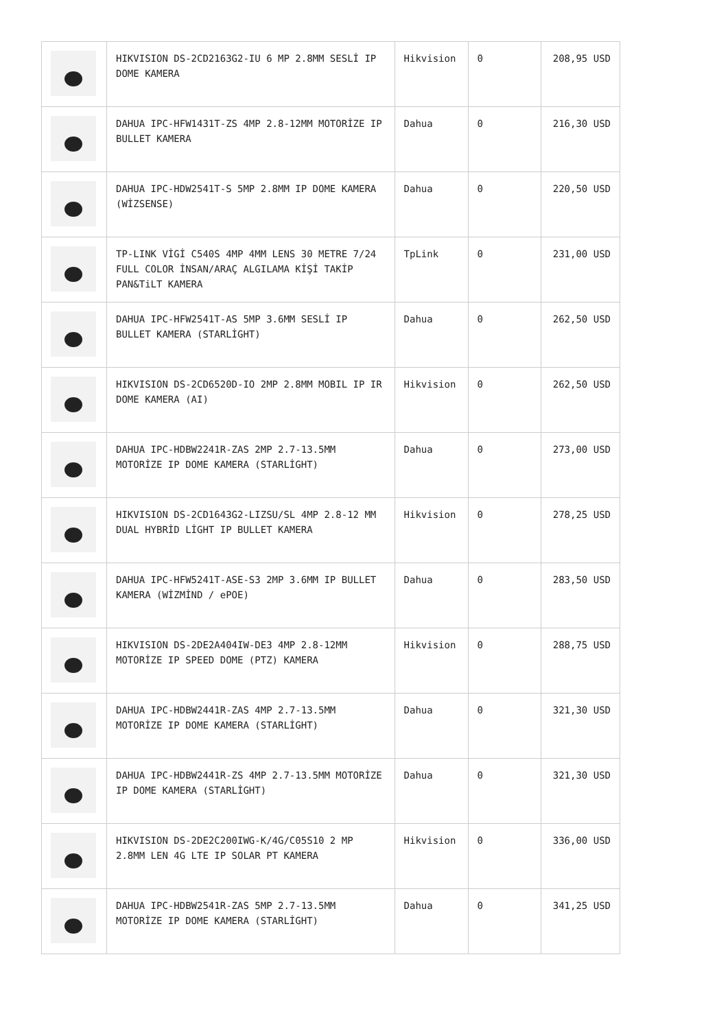| | HIKVISION DS-2CD2163G2-IU 6 MP 2.8MM SESLİ IP DOME KAMERA | Hikvision | 0 | 208,95 USD |
| | DAHUA IPC-HFW1431T-ZS 4MP 2.8-12MM MOTORİZE IP BULLET KAMERA | Dahua | 0 | 216,30 USD |
| | DAHUA IPC-HDW2541T-S 5MP 2.8MM IP DOME KAMERA (WİZSENSE) | Dahua | 0 | 220,50 USD |
| | TP-LINK VİGİ C540S 4MP 4MM LENS 30 METRE 7/24 FULL COLOR İNSAN/ARAÇ ALGILAMA KİŞİ TAKİP PAN&TiLT KAMERA | TpLink | 0 | 231,00 USD |
| | DAHUA IPC-HFW2541T-AS 5MP 3.6MM SESLİ IP BULLET KAMERA (STARLİGHT) | Dahua | 0 | 262,50 USD |
| | HIKVISION DS-2CD6520D-IO 2MP 2.8MM MOBIL IP IR DOME KAMERA (AI) | Hikvision | 0 | 262,50 USD |
| | DAHUA IPC-HDBW2241R-ZAS 2MP 2.7-13.5MM MOTORİZE IP DOME KAMERA (STARLİGHT) | Dahua | 0 | 273,00 USD |
| | HIKVISION DS-2CD1643G2-LIZSU/SL 4MP 2.8-12 MM DUAL HYBRİD LİGHT IP BULLET KAMERA | Hikvision | 0 | 278,25 USD |
| | DAHUA IPC-HFW5241T-ASE-S3 2MP 3.6MM IP BULLET KAMERA (WİZMİND / ePOE) | Dahua | 0 | 283,50 USD |
| | HIKVISION DS-2DE2A404IW-DE3 4MP 2.8-12MM MOTORİZE IP SPEED DOME (PTZ) KAMERA | Hikvision | 0 | 288,75 USD |
| | DAHUA IPC-HDBW2441R-ZAS 4MP 2.7-13.5MM MOTORİZE IP DOME KAMERA (STARLİGHT) | Dahua | 0 | 321,30 USD |
| | DAHUA IPC-HDBW2441R-ZS 4MP 2.7-13.5MM MOTORİZE IP DOME KAMERA (STARLİGHT) | Dahua | 0 | 321,30 USD |
| | HIKVISION DS-2DE2C200IWG-K/4G/C05S10 2 MP 2.8MM LEN 4G LTE IP SOLAR PT KAMERA | Hikvision | 0 | 336,00 USD |
| | DAHUA IPC-HDBW2541R-ZAS 5MP 2.7-13.5MM MOTORİZE IP DOME KAMERA (STARLİGHT) | Dahua | 0 | 341,25 USD |